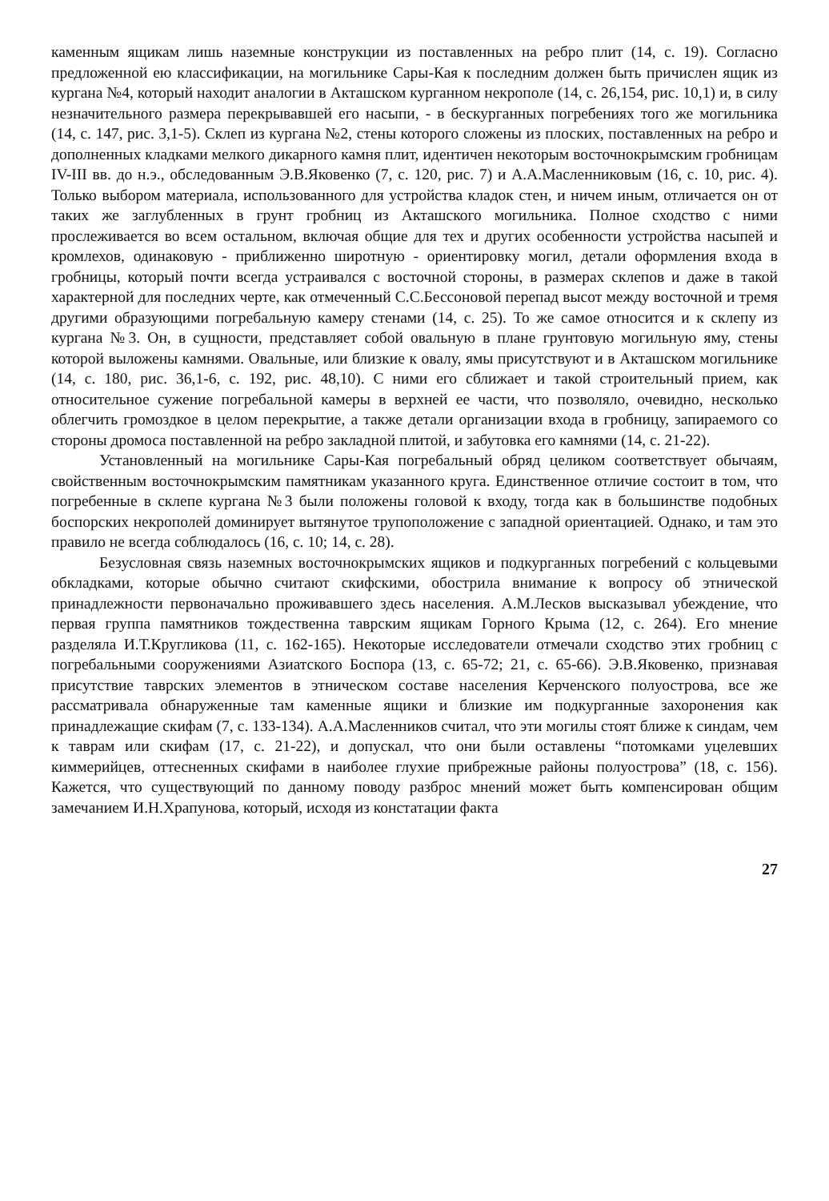каменным ящикам лишь наземные конструкции из поставленных на ребро плит (14, с. 19). Согласно предложенной ею классификации, на могильнике Сары-Кая к последним должен быть причислен ящик из кургана №4, который находит аналогии в Акташском курганном некрополе (14, с. 26,154, рис. 10,1) и, в силу незначительного размера перекрывавшей его насыпи, - в бескурганных погребениях того же могильника (14, с. 147, рис. 3,1-5). Склеп из кургана №2, стены которого сложены из плоских, поставленных на ребро и дополненных кладками мелкого дикарного камня плит, идентичен некоторым восточнокрымским гробницам IV-III вв. до н.э., обследованным Э.В.Яковенко (7, с. 120, рис. 7) и А.А.Масленниковым (16, с. 10, рис. 4). Только выбором материала, использованного для устройства кладок стен, и ничем иным, отличается он от таких же заглубленных в грунт гробниц из Акташского могильника. Полное сходство с ними прослеживается во всем остальном, включая общие для тех и других особенности устройства насыпей и кромлехов, одинаковую - приближенно широтную - ориентировку могил, детали оформления входа в гробницы, который почти всегда устраивался с восточной стороны, в размерах склепов и даже в такой характерной для последних черте, как отмеченный С.С.Бессоновой перепад высот между восточной и тремя другими образующими погребальную камеру стенами (14, с. 25). То же самое относится и к склепу из кургана №3. Он, в сущности, представляет собой овальную в плане грунтовую могильную яму, стены которой выложены камнями. Овальные, или близкие к овалу, ямы присутствуют и в Акташском могильнике (14, с. 180, рис. 36,1-6, с. 192, рис. 48,10). С ними его сближает и такой строительный прием, как относительное сужение погребальной камеры в верхней ее части, что позволяло, очевидно, несколько облегчить громоздкое в целом перекрытие, а также детали организации входа в гробницу, запираемого со стороны дромоса поставленной на ребро закладной плитой, и забутовка его камнями (14, с. 21-22).
Установленный на могильнике Сары-Кая погребальный обряд целиком соответствует обычаям, свойственным восточнокрымским памятникам указанного круга. Единственное отличие состоит в том, что погребенные в склепе кургана №3 были положены головой к входу, тогда как в большинстве подобных боспорских некрополей доминирует вытянутое трупоположение с западной ориентацией. Однако, и там это правило не всегда соблюдалось (16, с. 10; 14, с. 28).
Безусловная связь наземных восточнокрымских ящиков и подкурганных погребений с кольцевыми обкладками, которые обычно считают скифскими, обострила внимание к вопросу об этнической принадлежности первоначально проживавшего здесь населения. А.М.Лесков высказывал убеждение, что первая группа памятников тождественна таврским ящикам Горного Крыма (12, с. 264). Его мнение разделяла И.Т.Кругликова (11, с. 162-165). Некоторые исследователи отмечали сходство этих гробниц с погребальными сооружениями Азиатского Боспора (13, с. 65-72; 21, с. 65-66). Э.В.Яковенко, признавая присутствие таврских элементов в этническом составе населения Керченского полуострова, все же рассматривала обнаруженные там каменные ящики и близкие им подкурганные захоронения как принадлежащие скифам (7, с. 133-134). А.А.Масленников считал, что эти могилы стоят ближе к синдам, чем к таврам или скифам (17, с. 21-22), и допускал, что они были оставлены “потомками уцелевших киммерийцев, оттесненных скифами в наиболее глухие прибрежные районы полуострова” (18, с. 156). Кажется, что существующий по данному поводу разброс мнений может быть компенсирован общим замечанием И.Н.Храпунова, который, исходя из констатации факта
27